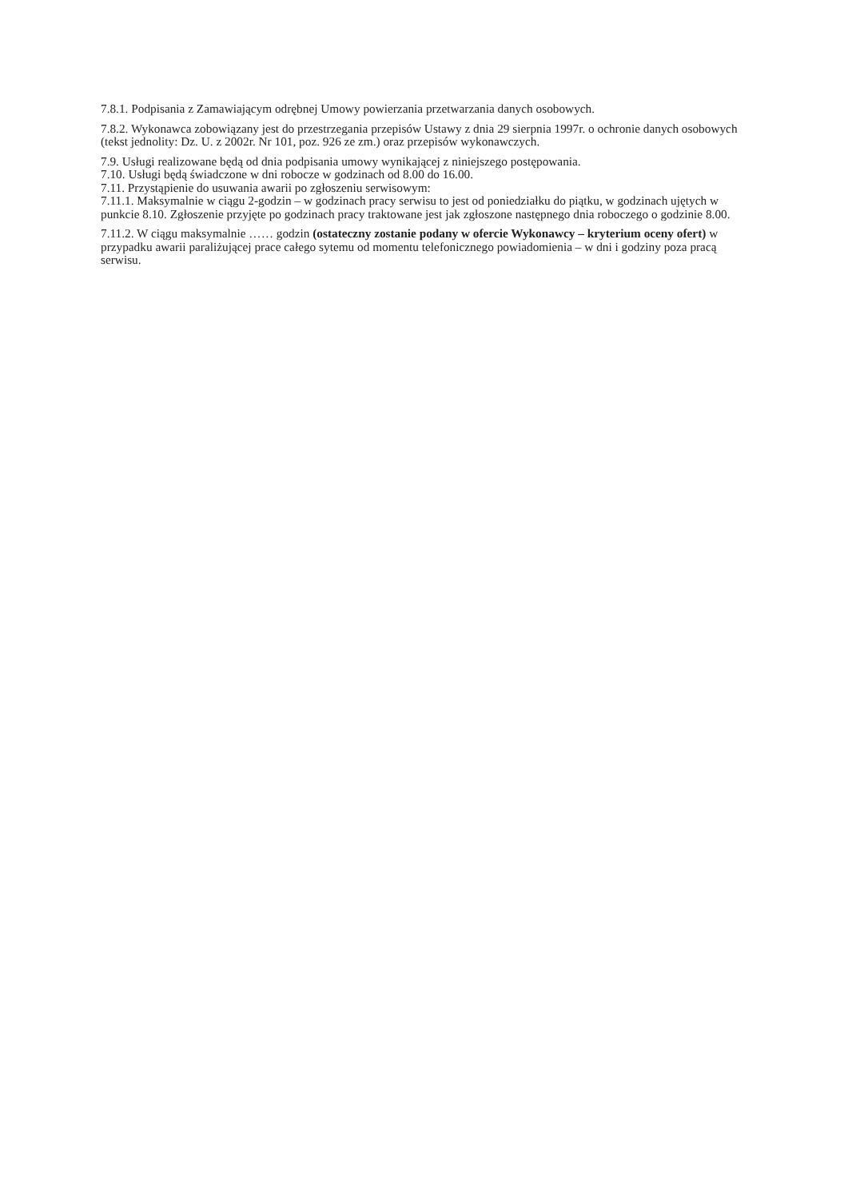7.8.1. Podpisania z Zamawiającym odrębnej Umowy powierzania przetwarzania danych osobowych.
7.8.2. Wykonawca zobowiązany jest do przestrzegania przepisów Ustawy z dnia 29 sierpnia 1997r. o ochronie danych osobowych (tekst jednolity: Dz. U. z 2002r. Nr 101, poz. 926 ze zm.) oraz przepisów wykonawczych.
7.9. Usługi realizowane będą od dnia podpisania umowy wynikającej z niniejszego postępowania.
7.10. Usługi będą świadczone w dni robocze w godzinach od 8.00 do 16.00.
7.11. Przystąpienie do usuwania awarii po zgłoszeniu serwisowym:
7.11.1. Maksymalnie w ciągu 2-godzin – w godzinach pracy serwisu to jest od poniedziałku do piątku, w godzinach ujętych w punkcie 8.10. Zgłoszenie przyjęte po godzinach pracy traktowane jest jak zgłoszone następnego dnia roboczego o godzinie 8.00.
7.11.2. W ciągu maksymalnie …… godzin (ostateczny zostanie podany w ofercie Wykonawcy – kryterium oceny ofert) w przypadku awarii paraliżującej prace całego sytemu od momentu telefonicznego powiadomienia – w dni i godziny poza pracą serwisu.